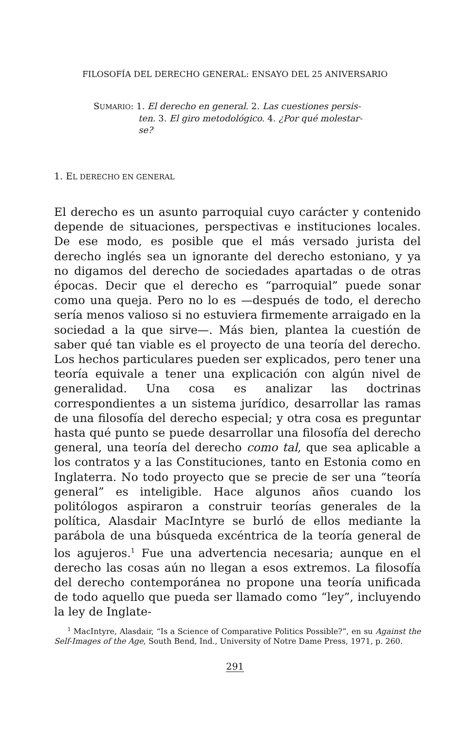FILOSOFÍA DEL DERECHO GENERAL: ENSAYO DEL 25 ANIVERSARIO
SUMARIO: 1. El derecho en general. 2. Las cuestiones persis-
ten. 3. El giro metodológico. 4. ¿Por qué molestar-
se?
1. EL DERECHO EN GENERAL
El derecho es un asunto parroquial cuyo carácter y contenido depende de situaciones, perspectivas e instituciones locales. De ese modo, es posible que el más versado jurista del derecho inglés sea un ignorante del derecho estoniano, y ya no digamos del derecho de sociedades apartadas o de otras épocas. Decir que el derecho es “parroquial” puede sonar como una queja. Pero no lo es —después de todo, el derecho sería menos valioso si no estuviera firmemente arraigado en la sociedad a la que sirve—. Más bien, plantea la cuestión de saber qué tan viable es el proyecto de una teoría del derecho. Los hechos particulares pueden ser explicados, pero tener una teoría equivale a tener una explicación con algún nivel de generalidad. Una cosa es analizar las doctrinas correspondientes a un sistema jurídico, desarrollar las ramas de una filosofía del derecho especial; y otra cosa es preguntar hasta qué punto se puede desarrollar una filosofía del derecho general, una teoría del derecho como tal, que sea aplicable a los contratos y a las Constituciones, tanto en Estonia como en Inglaterra. No todo proyecto que se precie de ser una “teoría general” es inteligible. Hace algunos años cuando los politólogos aspiraron a construir teorías generales de la política, Alasdair MacIntyre se burló de ellos mediante la parábola de una búsqueda excéntrica de la teoría general de los agujeros.<sup>1</sup> Fue una advertencia necesaria; aunque en el derecho las cosas aún no llegan a esos extremos. La filosofía del derecho contemporánea no propone una teoría unificada de todo aquello que pueda ser llamado como “ley”, incluyendo la ley de Inglate-
<sup>1</sup> MacIntyre, Alasdair, “Is a Science of Comparative Politics Possible?”, en su Against the Self-Images of the Age, South Bend, Ind., University of Notre Dame Press, 1971, p. 260.
291